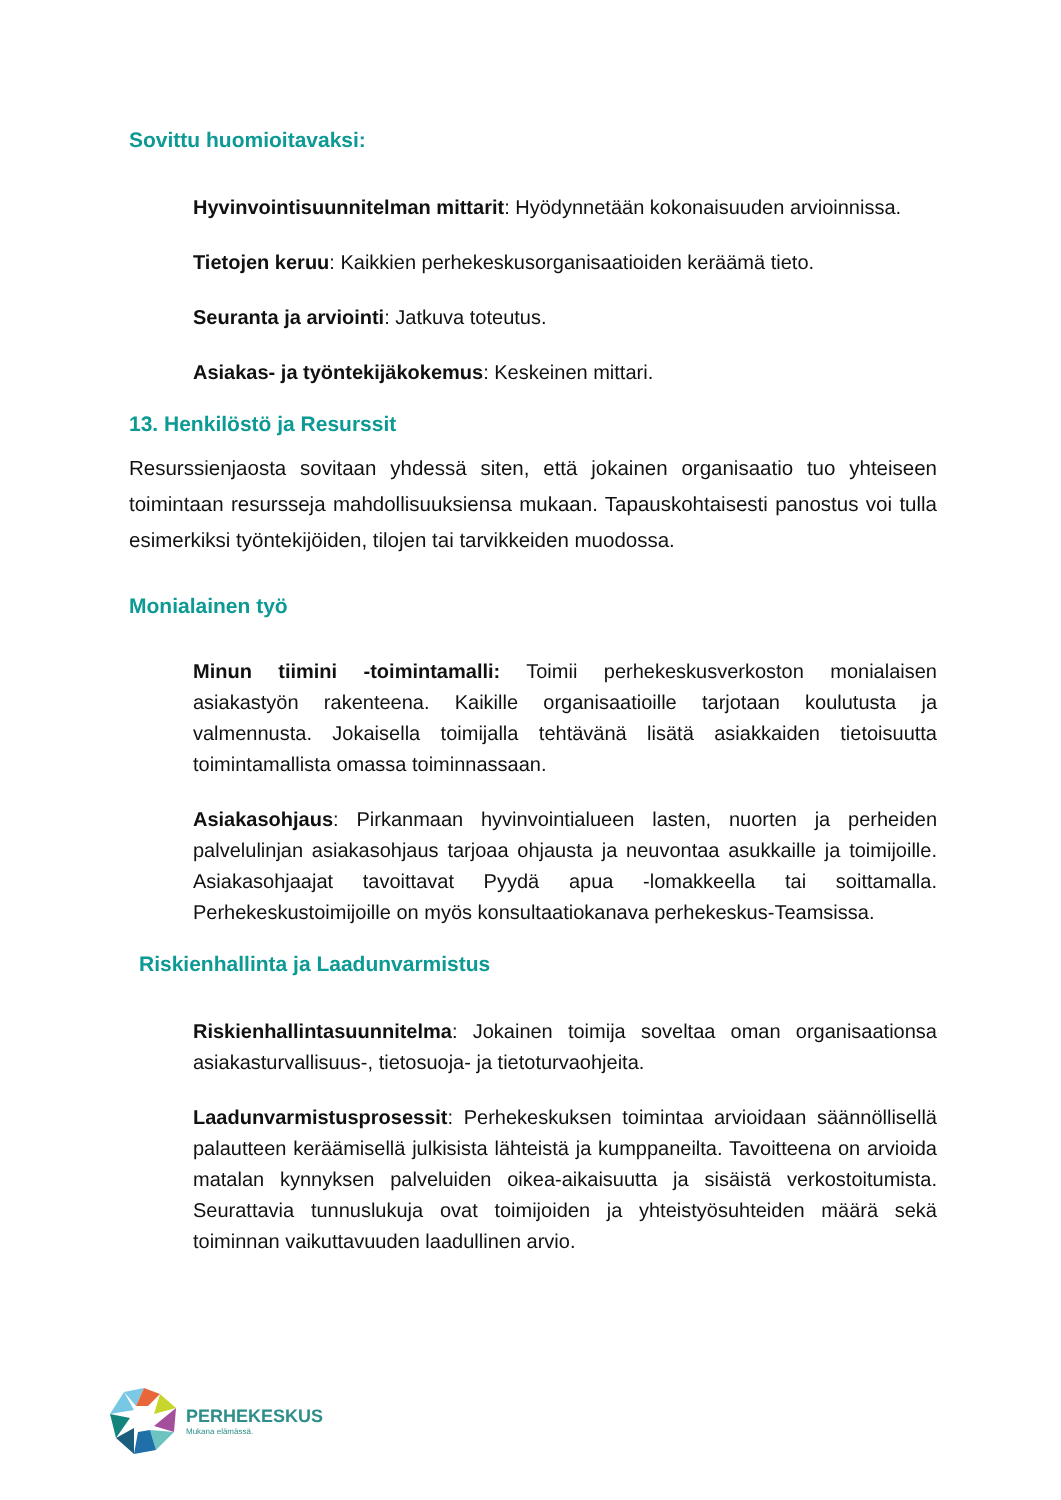Sovittu huomioitavaksi:
Hyvinvointisuunnitelman mittarit: Hyödynnetään kokonaisuuden arvioinnissa.
Tietojen keruu: Kaikkien perhekeskusorganisaatioiden keräämä tieto.
Seuranta ja arviointi: Jatkuva toteutus.
Asiakas- ja työntekijäkokemus: Keskeinen mittari.
13. Henkilöstö ja Resurssit
Resurssienjaosta sovitaan yhdessä siten, että jokainen organisaatio tuo yhteiseen toimintaan resursseja mahdollisuuksiensa mukaan. Tapauskohtaisesti panostus voi tulla esimerkiksi työntekijöiden, tilojen tai tarvikkeiden muodossa.
Monialainen työ
Minun tiimini -toimintamalli: Toimii perhekeskusverkoston monialaisen asiakastyön rakenteena. Kaikille organisaatioille tarjotaan koulutusta ja valmennusta. Jokaisella toimijalla tehtävänä lisätä asiakkaiden tietoisuutta toimintamallista omassa toiminnassaan.
Asiakasohjaus: Pirkanmaan hyvinvointialueen lasten, nuorten ja perheiden palvelulinjan asiakasohjaus tarjoaa ohjausta ja neuvontaa asukkaille ja toimijoille. Asiakasohjaajat tavoittavat Pyydä apua -lomakkeella tai soittamalla. Perhekeskustoimijoille on myös konsultaatiokanava perhekeskus-Teamsissa.
Riskienhallinta ja Laadunvarmistus
Riskienhallintasuunnitelma: Jokainen toimija soveltaa oman organisaationsa asiakasturvallisuus-, tietosuoja- ja tietoturvaohjeita.
Laadunvarmistusprosessit: Perhekeskuksen toimintaa arvioidaan säännöllisellä palautteen keräämisellä julkisista lähteistä ja kumppaneilta. Tavoitteena on arvioida matalan kynnyksen palveluiden oikea-aikaisuutta ja sisäistä verkostoitumista. Seurattavia tunnuslukuja ovat toimijoiden ja yhteistyösuhteiden määrä sekä toiminnan vaikuttavuuden laadullinen arvio.
PERHEKESKUS
Mukana elämässä.